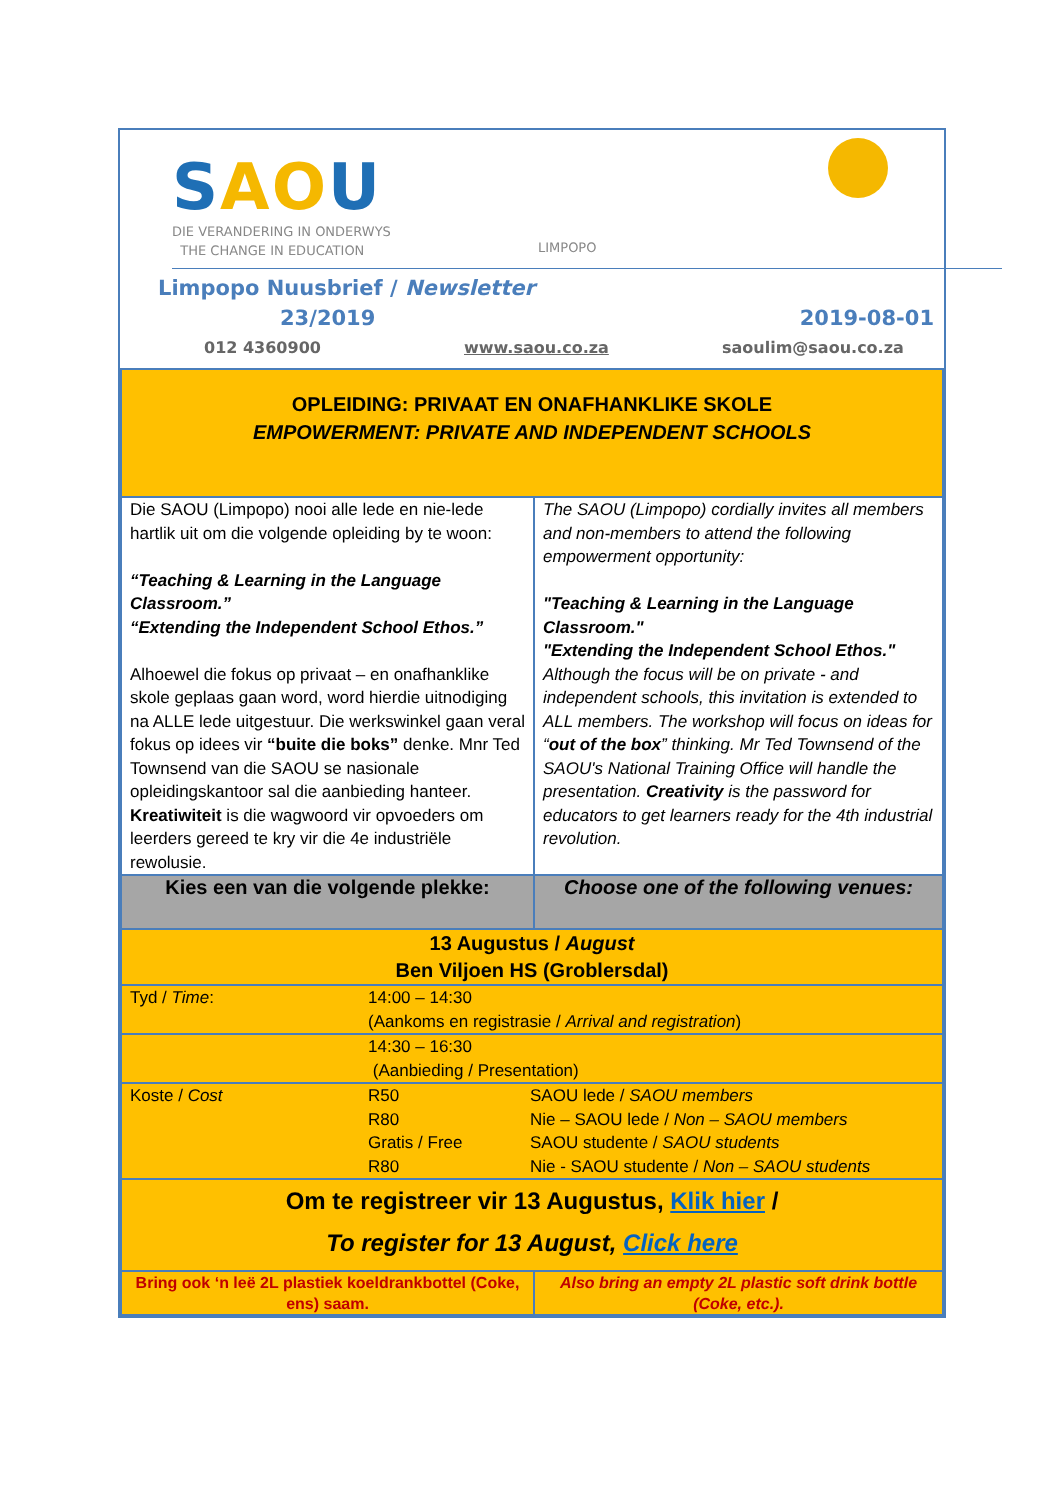SAOU
DIE VERANDERING IN ONDERWYS
THE CHANGE IN EDUCATION
LIMPOPO
Limpopo Nuusbrief / Newsletter
23/2019 2019-08-01
012 4360900 www.saou.co.za saoulim@saou.co.za
| OPLEIDING: PRIVAAT EN ONAFHANKLIKE SKOLE EMPOWERMENT: PRIVATE AND INDEPENDENT SCHOOLS | |
| Die SAOU (Limpopo) nooi alle lede en nie-lede hartlik uit om die volgende opleiding by te woon: “Teaching & Learning in the Language Classroom.” “Extending the Independent School Ethos.” Alhoewel die fokus op privaat – en onafhanklike skole geplaas gaan word, word hierdie uitnodiging na ALLE lede uitgestuur. Die werkswinkel gaan veral fokus op idees vir “buite die boks” denke. Mnr Ted Townsend van die SAOU se nasionale opleidingskantoor sal die aanbieding hanteer. Kreatiwiteit is die wagwoord vir opvoeders om leerders gereed te kry vir die 4e industriële rewolusie. | The SAOU (Limpopo) cordially invites all members and non-members to attend the following empowerment opportunity: "Teaching & Learning in the Language Classroom." "Extending the Independent School Ethos." Although the focus will be on private - and independent schools, this invitation is extended to ALL members. The workshop will focus on ideas for “ out of the box ” thinking. Mr Ted Townsend of the SAOU's National Training Office will handle the presentation. Creativity is the password for educators to get learners ready for the 4th industrial revolution. |
| Kies een van die volgende plekke: | Choose one of the following venues: |
| 13 Augustus / August Ben Viljoen HS (Groblersdal) | |
| / Tyd / Time : / 14:00 – 14:30 (Aankoms en registrasie / Arrival and registration ) / | |
| / / 14:30 – 16:30 (Aanbieding / Presentation) / | |
| / Koste / Cost / R50 R80 Gratis / Free R80 / SAOU lede / SAOU members Nie – SAOU lede / Non – SAOU members SAOU studente / SAOU students Nie - SAOU studente / Non – SAOU students / | |
| Om te registreer vir 13 Augustus, Klik hier / To register for 13 August, Click here | |
| Bring ook ‘n leë 2L plastiek koeldrankbottel (Coke, ens) saam. | Also bring an empty 2L plastic soft drink bottle (Coke, etc.). |